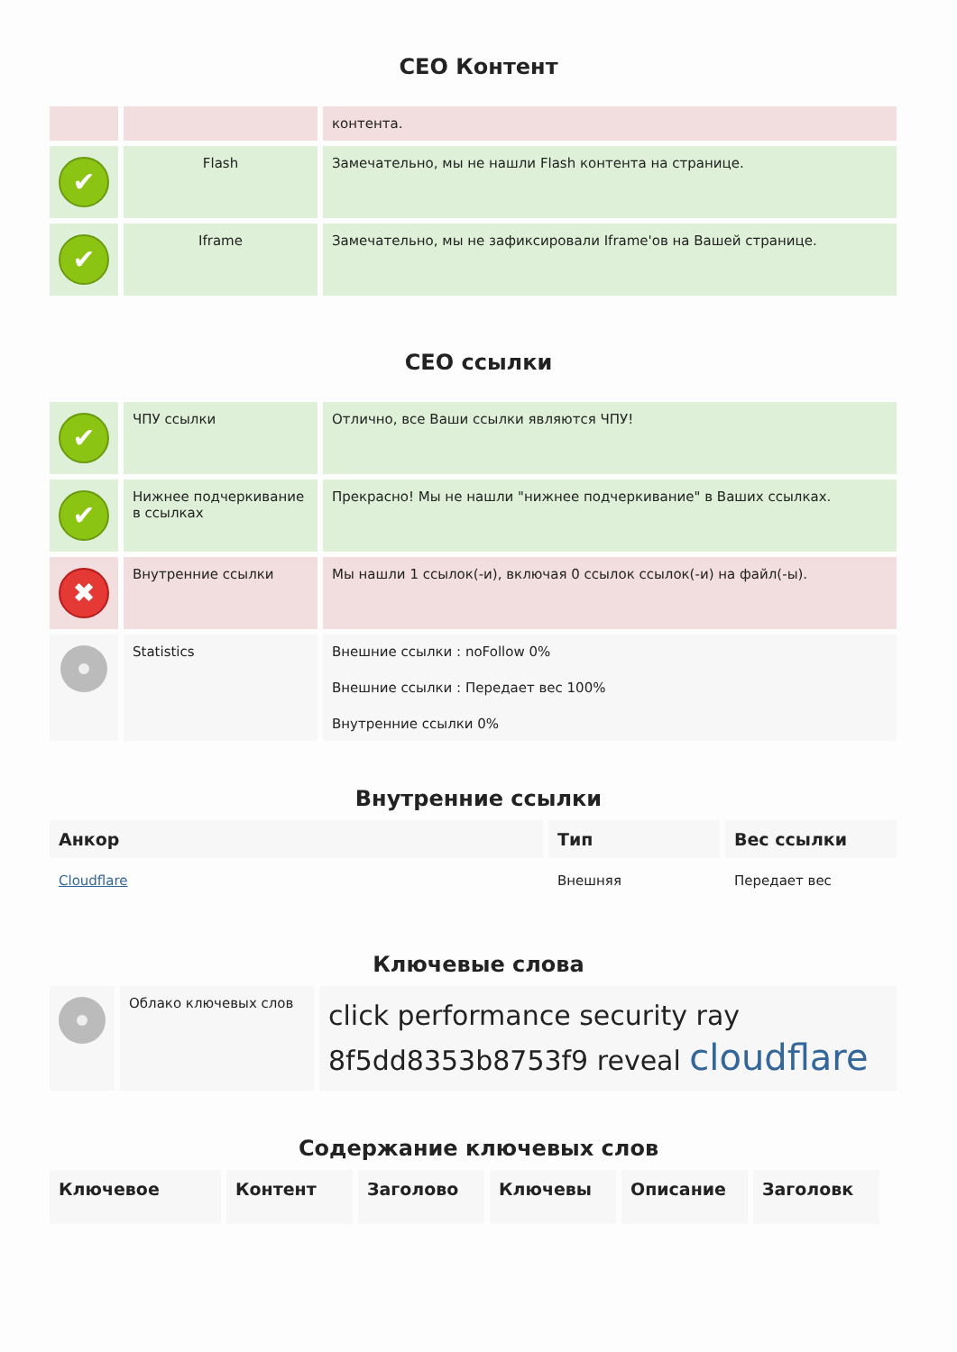СЕО Контент
| | | контента. |
| ✔ | Flash | Замечательно, мы не нашли Flash контента на странице. |
| ✔ | Iframe | Замечательно, мы не зафиксировали Iframe'ов на Вашей странице. |
СЕО ссылки
| ✔ | ЧПУ ссылки | Отлично, все Ваши ссылки являются ЧПУ! |
| ✔ | Нижнее подчеркивание в ссылках | Прекрасно! Мы не нашли "нижнее подчеркивание" в Ваших ссылках. |
| ✖ | Внутренние ссылки | Мы нашли 1 ссылок(-и), включая 0 ссылок ссылок(-и) на файл(-ы). |
| | Statistics | Внешние ссылки : noFollow 0% Внешние ссылки : Передает вес 100% Внутренние ссылки 0% |
Внутренние ссылки
| Анкор | Тип | Вес ссылки |
| --- | --- | --- |
| Cloudflare | Внешняя | Передает вес |
Ключевые слова
| | Облако ключевых слов | click performance security ray 8f5dd8353b8753f9 reveal cloudflare |
Содержание ключевых слов
| Ключевое | Контент | Заголово | Ключевы | Описание | Заголовк |
| --- | --- | --- | --- | --- | --- |